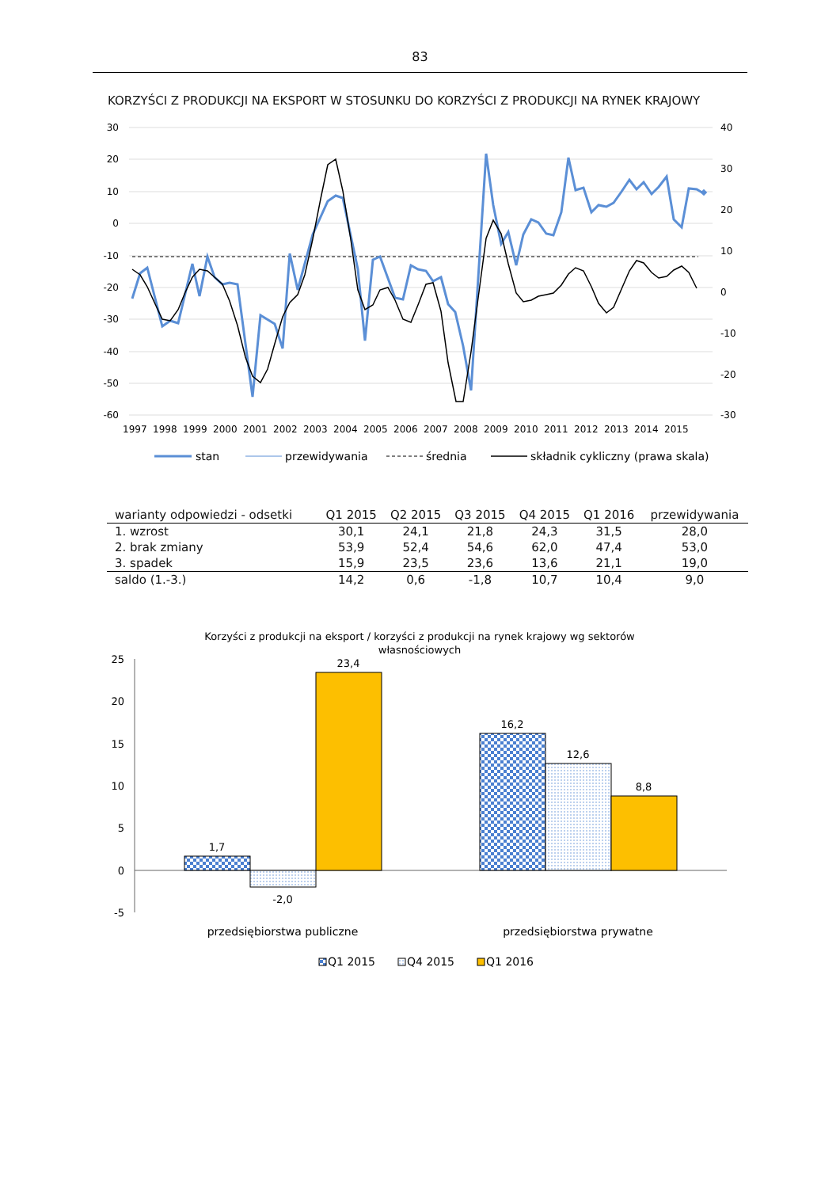83
KORZYŚCI Z PRODUKCJI NA EKSPORT W STOSUNKU DO KORZYŚCI Z PRODUKCJI NA RYNEK KRAJOWY
30
20
10
0
-10
-20
-30
-40
-50
-60
40
30
20
10
0
-10
-20
-30
1997
1998
1999
2000
2001
2002
2003
2004
2005
2006
2007
2008
2009
2010
2011
2012
2013
2014
2015
stan
przewidywania
średnia
składnik cykliczny (prawa skala)
| warianty odpowiedzi - odsetki | Q1 2015 | Q2 2015 | Q3 2015 | Q4 2015 | Q1 2016 | przewidywania |
| --- | --- | --- | --- | --- | --- | --- |
| 1. wzrost | 30,1 | 24,1 | 21,8 | 24,3 | 31,5 | 28,0 |
| 2. brak zmiany | 53,9 | 52,4 | 54,6 | 62,0 | 47,4 | 53,0 |
| 3. spadek | 15,9 | 23,5 | 23,6 | 13,6 | 21,1 | 19,0 |
| saldo (1.-3.) | 14,2 | 0,6 | -1,8 | 10,7 | 10,4 | 9,0 |
Korzyści z produkcji na eksport / korzyści z produkcji na rynek krajowy wg sektorów
własnościowych
25
20
15
10
5
0
-5
1,7
-2,0
23,4
16,2
12,6
8,8
przedsiębiorstwa publiczne
przedsiębiorstwa prywatne
Q1 2015
Q4 2015
Q1 2016